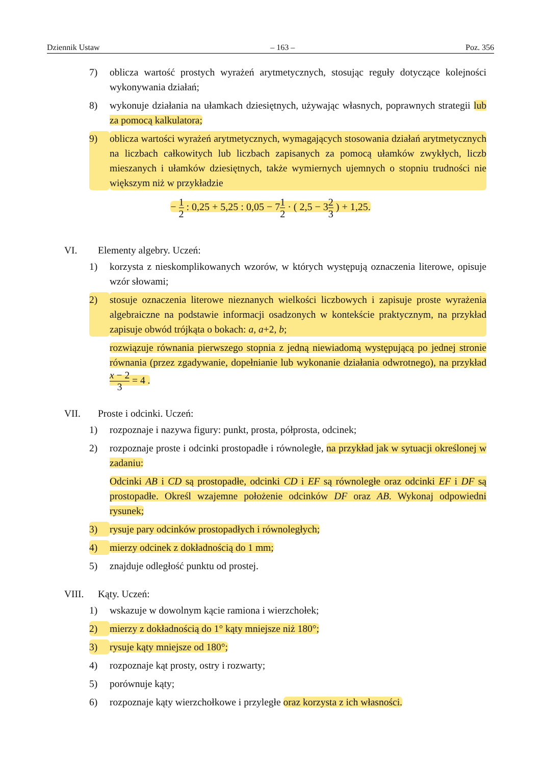Dziennik Ustaw – 163 – Poz. 356
7) oblicza wartość prostych wyrażeń arytmetycznych, stosując reguły dotyczące kolejności wykonywania działań;
8) wykonuje działania na ułamkach dziesiętnych, używając własnych, poprawnych strategii lub za pomocą kalkulatora;
9) oblicza wartości wyrażeń arytmetycznych, wymagających stosowania działań arytmetycznych na liczbach całkowitych lub liczbach zapisanych za pomocą ułamków zwykłych, liczb mieszanych i ułamków dziesiętnych, także wymiernych ujemnych o stopniu trudności nie większym niż w przykładzie
− 1 2 : 0,25 + 5,25 : 0,05 − 71 2 · ( 2,5 − 32 3 ) + 1,25.
VI. Elementy algebry. Uczeń:
1) korzysta z nieskomplikowanych wzorów, w których występują oznaczenia literowe, opisuje wzór słowami;
2) stosuje oznaczenia literowe nieznanych wielkości liczbowych i zapisuje proste wyrażenia algebraiczne na podstawie informacji osadzonych w kontekście praktycznym, na przykład zapisuje obwód trójkąta o bokach: a, a+2, b;
rozwiązuje równania pierwszego stopnia z jedną niewiadomą występującą po jednej stronie równania (przez zgadywanie, dopełnianie lub wykonanie działania odwrotnego), na przykład x − 2 3 = 4 .
VII. Proste i odcinki. Uczeń:
1) rozpoznaje i nazywa figury: punkt, prosta, półprosta, odcinek;
2) rozpoznaje proste i odcinki prostopadłe i równoległe, na przykład jak w sytuacji określonej w zadaniu:
Odcinki AB i CD są prostopadłe, odcinki CD i EF są równoległe oraz odcinki EF i DF są prostopadłe. Określ wzajemne położenie odcinków DF oraz AB. Wykonaj odpowiedni rysunek;
3) rysuje pary odcinków prostopadłych i równoległych;
4) mierzy odcinek z dokładnością do 1 mm;
5) znajduje odległość punktu od prostej.
VIII. Kąty. Uczeń:
1) wskazuje w dowolnym kącie ramiona i wierzchołek;
2) mierzy z dokładnością do 1° kąty mniejsze niż 180°;
3) rysuje kąty mniejsze od 180°;
4) rozpoznaje kąt prosty, ostry i rozwarty;
5) porównuje kąty;
6) rozpoznaje kąty wierzchołkowe i przyległe oraz korzysta z ich własności.